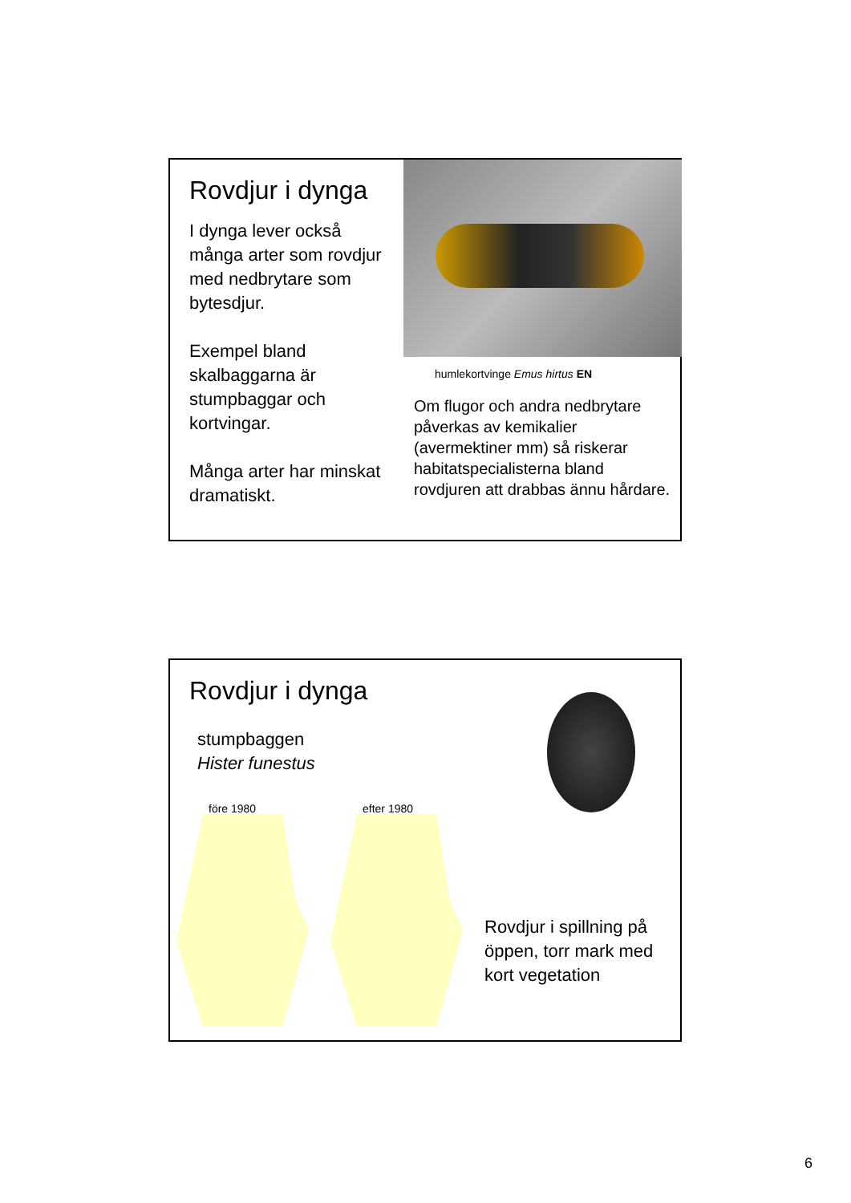Rovdjur i dynga
I dynga lever också många arter som rovdjur med nedbrytare som bytesdjur.
Exempel bland skalbaggarna är stumpbaggar och kortvingar.
Många arter har minskat dramatiskt.
humlekortvinge Emus hirtus EN
Om flugor och andra nedbrytare påverkas av kemikalier (avermektiner mm) så riskerar habitatspecialisterna bland rovdjuren att drabbas ännu hårdare.
Rovdjur i dynga
stumpbaggen
Hister funestus
före 1980 efter 1980
Rovdjur i spillning på öppen, torr mark med kort vegetation
6